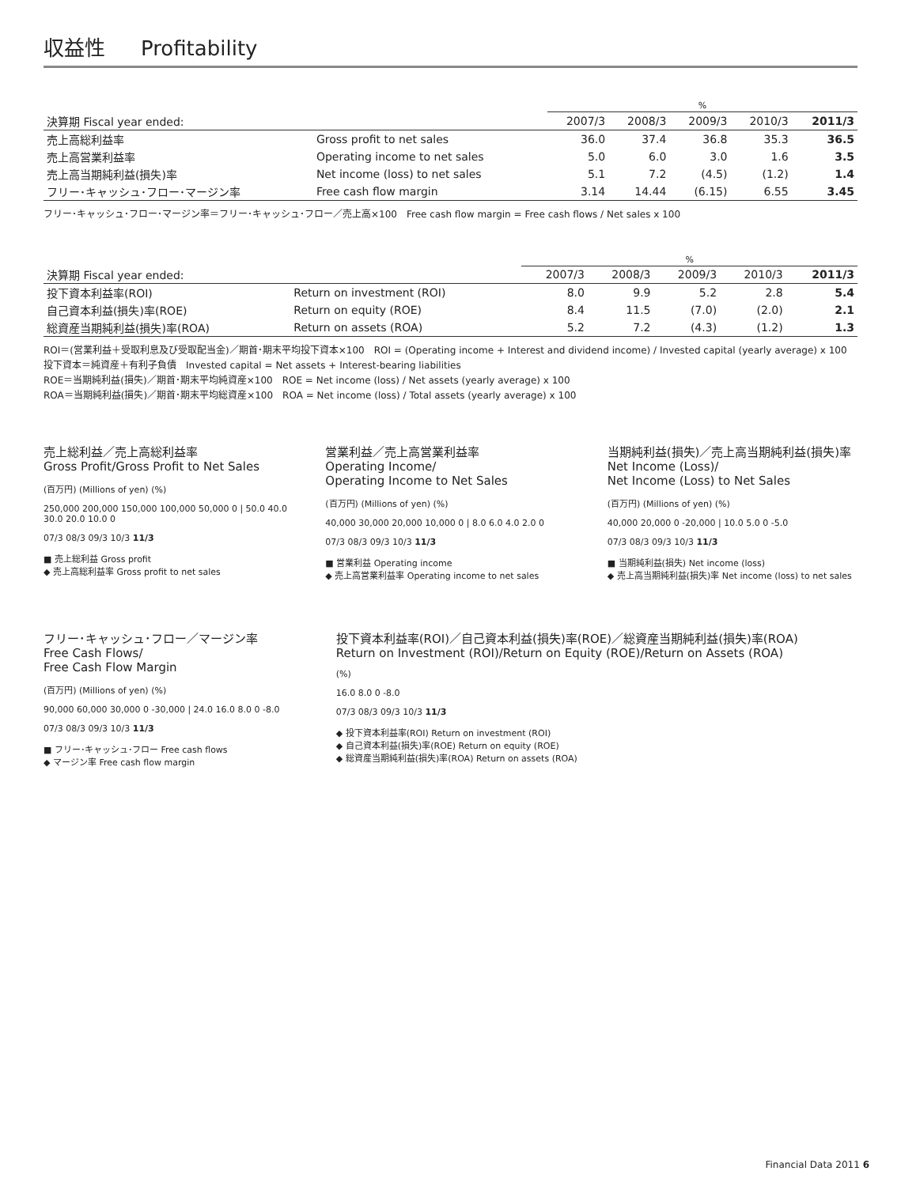収益性 Profitability
| | | % | | | | |
| --- | --- | --- | --- | --- | --- | --- |
| 決算期 Fiscal year ended: | | 2007/3 | 2008/3 | 2009/3 | 2010/3 | 2011/3 |
| 売上高総利益率 | Gross profit to net sales | 36.0 | 37.4 | 36.8 | 35.3 | 36.5 |
| 売上高営業利益率 | Operating income to net sales | 5.0 | 6.0 | 3.0 | 1.6 | 3.5 |
| 売上高当期純利益(損失)率 | Net income (loss) to net sales | 5.1 | 7.2 | (4.5) | (1.2) | 1.4 |
| フリー･キャッシュ･フロー･マージン率 | Free cash flow margin | 3.14 | 14.44 | (6.15) | 6.55 | 3.45 |
フリー･キャッシュ･フロー･マージン率＝フリー･キャッシュ･フロー／売上高×100　Free cash flow margin = Free cash flows / Net sales x 100
| | | % | | | | |
| --- | --- | --- | --- | --- | --- | --- |
| 決算期 Fiscal year ended: | | 2007/3 | 2008/3 | 2009/3 | 2010/3 | 2011/3 |
| 投下資本利益率(ROI) | Return on investment (ROI) | 8.0 | 9.9 | 5.2 | 2.8 | 5.4 |
| 自己資本利益(損失)率(ROE) | Return on equity (ROE) | 8.4 | 11.5 | (7.0) | (2.0) | 2.1 |
| 総資産当期純利益(損失)率(ROA) | Return on assets (ROA) | 5.2 | 7.2 | (4.3) | (1.2) | 1.3 |
ROI＝(営業利益＋受取利息及び受取配当金)／期首･期末平均投下資本×100　ROI = (Operating income + Interest and dividend income) / Invested capital (yearly average) x 100
投下資本＝純資産＋有利子負債　Invested capital = Net assets + Interest-bearing liabilities
ROE＝当期純利益(損失)／期首･期末平均純資産×100　ROE = Net income (loss) / Net assets (yearly average) x 100
ROA＝当期純利益(損失)／期首･期末平均総資産×100　ROA = Net income (loss) / Total assets (yearly average) x 100
売上総利益／売上高総利益率
Gross Profit/Gross Profit to Net Sales
(百万円) (Millions of yen) (%)
250,000 200,000 150,000 100,000 50,000 0 | 50.0 40.0 30.0 20.0 10.0 0
07/3 08/3 09/3 10/3 11/3
■ 売上総利益 Gross profit
◆ 売上高総利益率 Gross profit to net sales
営業利益／売上高営業利益率
Operating Income/
Operating Income to Net Sales
(百万円) (Millions of yen) (%)
40,000 30,000 20,000 10,000 0 | 8.0 6.0 4.0 2.0 0
07/3 08/3 09/3 10/3 11/3
■ 営業利益 Operating income
◆ 売上高営業利益率 Operating income to net sales
当期純利益(損失)／売上高当期純利益(損失)率
Net Income (Loss)/
Net Income (Loss) to Net Sales
(百万円) (Millions of yen) (%)
40,000 20,000 0 -20,000 | 10.0 5.0 0 -5.0
07/3 08/3 09/3 10/3 11/3
■ 当期純利益(損失) Net income (loss)
◆ 売上高当期純利益(損失)率 Net income (loss) to net sales
フリー･キャッシュ･フロー／マージン率
Free Cash Flows/
Free Cash Flow Margin
(百万円) (Millions of yen) (%)
90,000 60,000 30,000 0 -30,000 | 24.0 16.0 8.0 0 -8.0
07/3 08/3 09/3 10/3 11/3
■ フリー･キャッシュ･フロー Free cash flows
◆ マージン率 Free cash flow margin
投下資本利益率(ROI)／自己資本利益(損失)率(ROE)／総資産当期純利益(損失)率(ROA)
Return on Investment (ROI)/Return on Equity (ROE)/Return on Assets (ROA)
(%)
16.0 8.0 0 -8.0
07/3 08/3 09/3 10/3 11/3
◆ 投下資本利益率(ROI) Return on investment (ROI)
◆ 自己資本利益(損失)率(ROE) Return on equity (ROE)
◆ 総資産当期純利益(損失)率(ROA) Return on assets (ROA)
Financial Data 2011 6